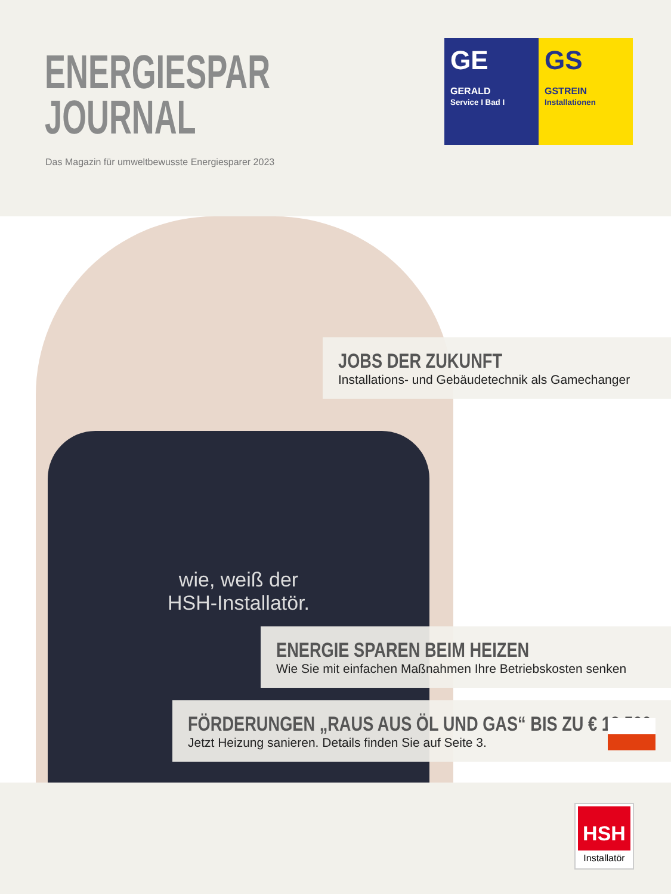ENERGIESPAR
JOURNAL
Das Magazin für umweltbewusste Energiesparer 2023
GE
GERALD
Service I Bad I
GS
GSTREIN
Installationen
wie, weiß der
HSH-Installatör.
JOBS DER ZUKUNFT
Installations- und Gebäudetechnik als Gamechanger
ENERGIE SPAREN BEIM HEIZEN
Wie Sie mit einfachen Maßnahmen Ihre Betriebskosten senken
FÖRDERUNGEN „RAUS AUS ÖL UND GAS“ BIS ZU € 18.500
Jetzt Heizung sanieren. Details finden Sie auf Seite 3.
HSH
Installatör